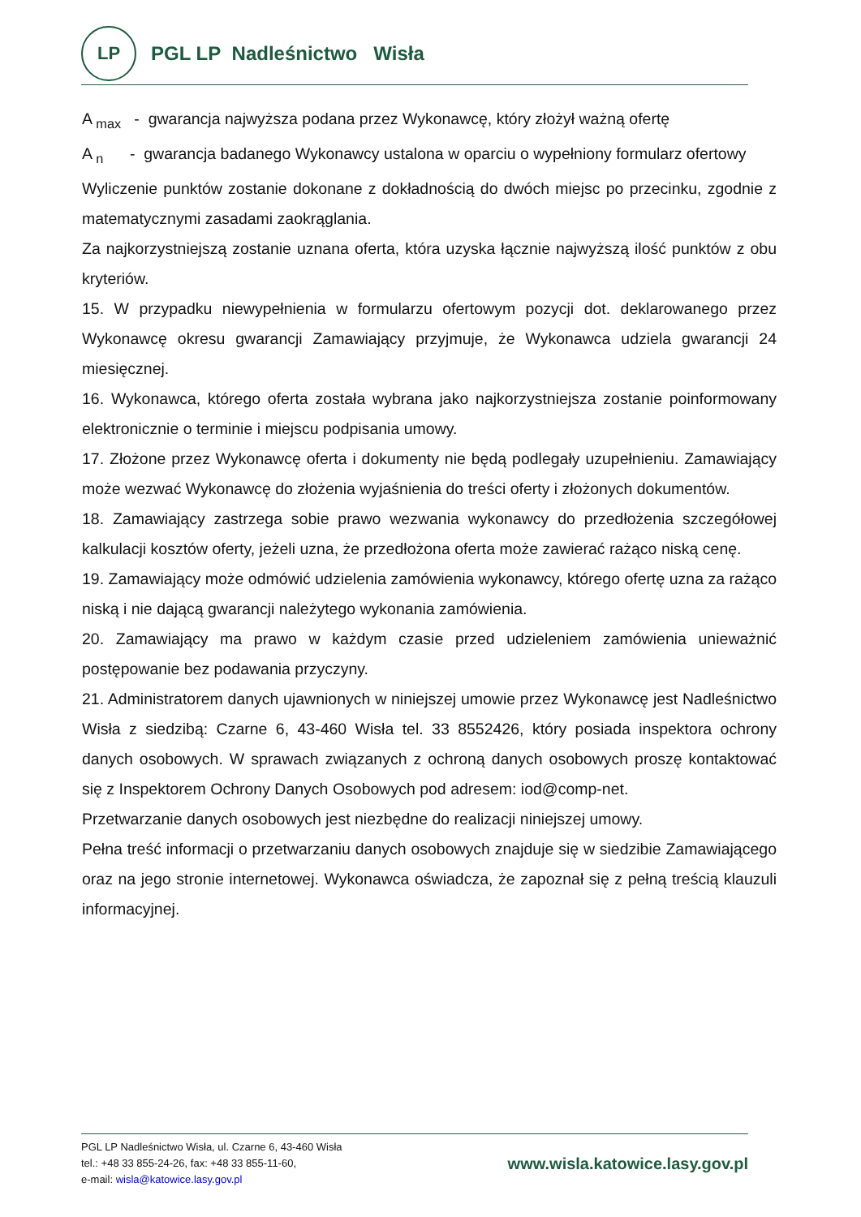LP
PGL LP Nadleśnictwo Wisła
A <sub>max</sub> - gwarancja najwyższa podana przez Wykonawcę, który złożył ważną ofertę
A <sub>n</sub> - gwarancja badanego Wykonawcy ustalona w oparciu o wypełniony formularz ofertowy
Wyliczenie punktów zostanie dokonane z dokładnością do dwóch miejsc po przecinku, zgodnie z matematycznymi zasadami zaokrąglania.
Za najkorzystniejszą zostanie uznana oferta, która uzyska łącznie najwyższą ilość punktów z obu kryteriów.
15. W przypadku niewypełnienia w formularzu ofertowym pozycji dot. deklarowanego przez Wykonawcę okresu gwarancji Zamawiający przyjmuje, że Wykonawca udziela gwarancji 24 miesięcznej.
16. Wykonawca, którego oferta została wybrana jako najkorzystniejsza zostanie poinformowany elektronicznie o terminie i miejscu podpisania umowy.
17. Złożone przez Wykonawcę oferta i dokumenty nie będą podlegały uzupełnieniu. Zamawiający może wezwać Wykonawcę do złożenia wyjaśnienia do treści oferty i złożonych dokumentów.
18. Zamawiający zastrzega sobie prawo wezwania wykonawcy do przedłożenia szczegółowej kalkulacji kosztów oferty, jeżeli uzna, że przedłożona oferta może zawierać rażąco niską cenę.
19. Zamawiający może odmówić udzielenia zamówienia wykonawcy, którego ofertę uzna za rażąco niską i nie dającą gwarancji należytego wykonania zamówienia.
20. Zamawiający ma prawo w każdym czasie przed udzieleniem zamówienia unieważnić postępowanie bez podawania przyczyny.
21. Administratorem danych ujawnionych w niniejszej umowie przez Wykonawcę jest Nadleśnictwo Wisła z siedzibą: Czarne 6, 43-460 Wisła tel. 33 8552426, który posiada inspektora ochrony danych osobowych. W sprawach związanych z ochroną danych osobowych proszę kontaktować się z Inspektorem Ochrony Danych Osobowych pod adresem: iod@comp-net.
Przetwarzanie danych osobowych jest niezbędne do realizacji niniejszej umowy.
Pełna treść informacji o przetwarzaniu danych osobowych znajduje się w siedzibie Zamawiającego oraz na jego stronie internetowej. Wykonawca oświadcza, że zapoznał się z pełną treścią klauzuli informacyjnej.
PGL LP Nadleśnictwo Wisła, ul. Czarne 6, 43-460 Wisła
tel.: +48 33 855-24-26, fax: +48 33 855-11-60,
e-mail: wisla@katowice.lasy.gov.pl
www.wisla.katowice.lasy.gov.pl